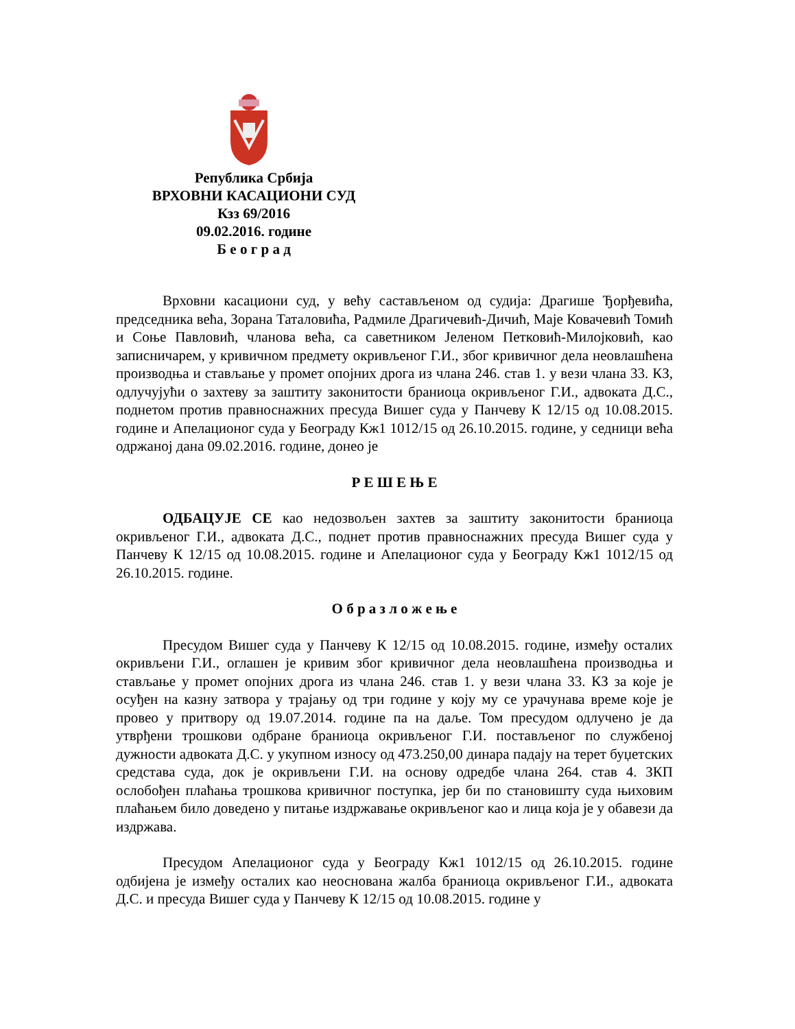Република Србија
ВРХОВНИ КАСАЦИОНИ СУД
Кзз 69/2016
09.02.2016. године
Б е о г р а д
Врховни касациони суд, у већу састављеном од судија: Драгише Ђорђевића, председника већа, Зорана Таталовића, Радмиле Драгичевић-Дичић, Маје Ковачевић Томић и Соње Павловић, чланова већа, са саветником Јеленом Петковић-Милојковић, као записничарем, у кривичном предмету окривљеног Г.И., због кривичног дела неовлашћена производња и стављање у промет опојних дрога из члана 246. став 1. у вези члана 33. КЗ, одлучујући о захтеву за заштиту законитости браниоца окривљеног Г.И., адвоката Д.С., поднетом против правноснажних пресуда Вишег суда у Панчеву К 12/15 од 10.08.2015. године и Апелационог суда у Београду Кж1 1012/15 од 26.10.2015. године, у седници већа одржаној дана 09.02.2016. године, донео је
Р Е Ш Е Њ Е
ОДБАЦУЈЕ СЕ као недозвољен захтев за заштиту законитости браниоца окривљеног Г.И., адвоката Д.С., поднет против правноснажних пресуда Вишег суда у Панчеву К 12/15 од 10.08.2015. године и Апелационог суда у Београду Кж1 1012/15 од 26.10.2015. године.
О б р а з л о ж е њ е
Пресудом Вишег суда у Панчеву К 12/15 од 10.08.2015. године, између осталих окривљени Г.И., оглашен је кривим због кривичног дела неовлашћена производња и стављање у промет опојних дрога из члана 246. став 1. у вези члана 33. КЗ за које је осуђен на казну затвора у трајању од три године у коју му се урачунава време које је провео у притвору од 19.07.2014. године па на даље. Том пресудом одлучено је да утврђени трошкови одбране браниоца окривљеног Г.И. постављеног по службеној дужности адвоката Д.С. у укупном износу од 473.250,00 динара падају на терет буџетских средстава суда, док је окривљени Г.И. на основу одредбе члана 264. став 4. ЗКП ослобођен плаћања трошкова кривичног поступка, јер би по становишту суда њиховим плаћањем било доведено у питање издржавање окривљеног као и лица која је у обавези да издржава.
Пресудом Апелационог суда у Београду Кж1 1012/15 од 26.10.2015. године одбијена је између осталих као неоснована жалба браниоца окривљеног Г.И., адвоката Д.С. и пресуда Вишег суда у Панчеву К 12/15 од 10.08.2015. године у